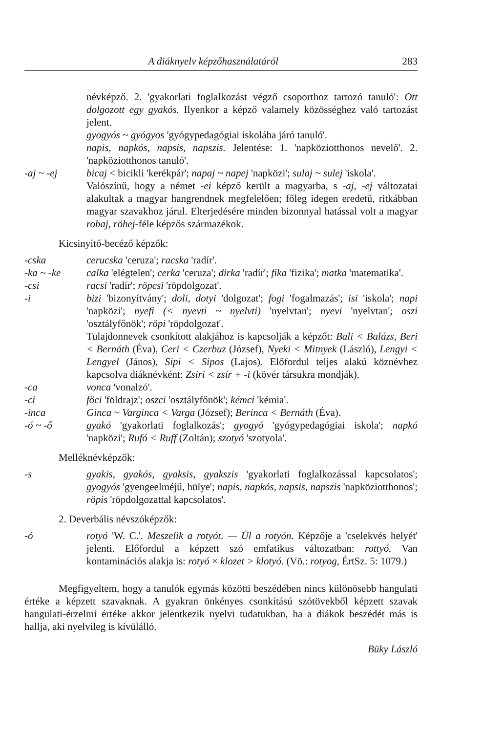A diáknyelv képzőhasználatáról 283
névképző. 2. 'gyakorlati foglalkozást végző csoporthoz tartozó tanuló': Ott dolgozott egy gyakós. Ilyenkor a képző valamely közösséghez való tartozást jelent.
gyogyós ~ gyógyos 'gyógypedagógiai iskolába járó tanuló'.
napis, napkós, napsis, napszis. Jelentése: 1. 'napköziotthonos nevelő'. 2. 'napköziotthonos tanuló'.
-aj ~ -ej bicaj < bicikli 'kerékpár'; napaj ~ napej 'napközi'; sulaj ~ sulej 'iskola'.
Valószínű, hogy a német -ei képző került a magyarba, s -aj, -ej változatai alakultak a magyar hangrendnek megfelelően; főleg idegen eredetű, ritkábban magyar szavakhoz járul. Elterjedésére minden bizonnyal hatással volt a magyar robaj, röhej-féle képzős származékok.
Kicsinyítő-becéző képzők:
-cska cerucska 'ceruza'; racska 'radír'.
-ka ~ -ke calka 'elégtelen'; cerka 'ceruza'; dirka 'radír'; fika 'fizika'; matka 'matematika'.
-csi racsi 'radír'; röpcsi 'röpdolgozat'.
-i bizi 'bizonyítvány'; doli, dotyi 'dolgozat'; fogi 'fogalmazás'; isi 'iskola'; napi 'napközi'; nyefi (< nyevti ~ nyelvti) 'nyelvtan'; nyevi 'nyelvtan'; oszi 'osztályfőnök'; röpi 'röpdolgozat'.
Tulajdonnevek csonkított alakjához is kapcsolják a képzőt: Bali < Balázs, Beri < Bernáth (Éva), Ceri < Czerbuz (József), Nyeki < Mitnyek (László), Lengyi < Lengyel (János), Sipi < Sipos (Lajos). Előfordul teljes alakú köznévhez kapcsolva diáknévként: Zsiri < zsír + -i (kövér társukra mondják).
-ca vonca 'vonalzó'.
-ci föci 'földrajz'; oszci 'osztályfőnök'; kémci 'kémia'.
-inca Ginca ~ Varginca < Varga (József); Berinca < Bernáth (Éva).
-ó ~ -ő gyakó 'gyakorlati foglalkozás'; gyogyó 'gyógypedagógiai iskola'; napkó 'napközi'; Rufó < Ruff (Zoltán); szotyó 'szotyola'.
Melléknévképzők:
-s gyakis, gyakós, gyaksis, gyakszis 'gyakorlati foglalkozással kapcsolatos'; gyogyós 'gyengeelméjű, hülye'; napis, napkós, napsis, napszis 'napköziotthonos'; röpis 'röpdolgozattal kapcsolatos'.
2. Deverbális névszóképzők:
-ó rotyó 'W. C.'. Meszelik a rotyót. — Ül a rotyón. Képzője a 'cselekvés helyét' jelenti. Előfordul a képzett szó emfatikus változatban: rottyó. Van kontaminációs alakja is: rotyó × klozet > klotyó. (Vö.: rotyog, ÉrtSz. 5: 1079.)
Megfigyeltem, hogy a tanulók egymás közötti beszédében nincs különösebb hangulati értéke a képzett szavaknak. A gyakran önkényes csonkítású szótövekből képzett szavak hangulati-érzelmi értéke akkor jelentkezik nyelvi tudatukban, ha a diákok beszédét más is hallja, aki nyelvileg is kívülálló.
Büky László